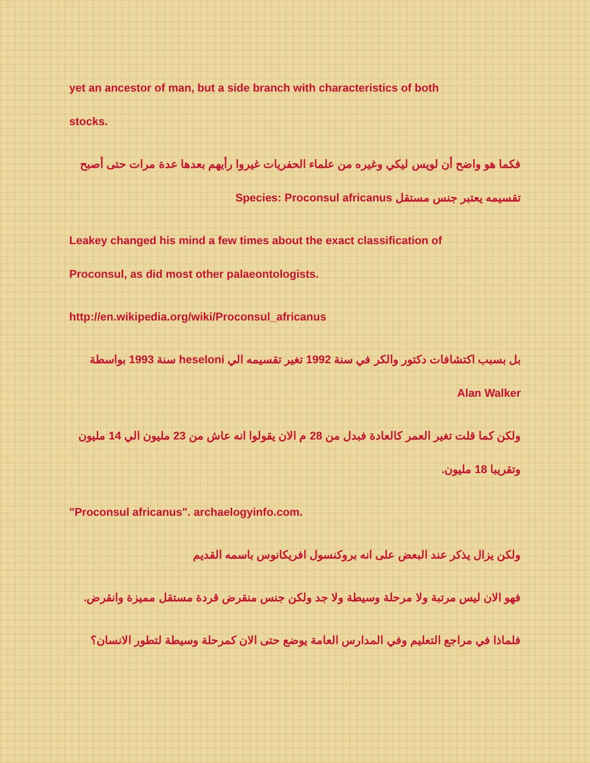yet an ancestor of man, but a side branch with characteristics of both
stocks.
فكما هو واضح أن لويس ليكي وغيره من علماء الحفريات غيروا رأيهم بعدها عدة مرات حتى أصبح
تقسيمه يعتبر جنس مستقل Species: Proconsul africanus
Leakey changed his mind a few times about the exact classification of
Proconsul, as did most other palaeontologists.
http://en.wikipedia.org/wiki/Proconsul_africanus
بل بسبب اكتشافات دكتور والكر في سنة 1992 تغير تقسيمه الي heseloni سنة 1993 بواسطة
Alan Walker
ولكن كما قلت تغير العمر كالعادة فبدل من 28 م الان يقولوا انه عاش من 23 مليون الي 14 مليون
وتقريبا 18 مليون.
"Proconsul africanus". archaelogyinfo.com.
ولكن يزال يذكر عند البعض على انه بروكنسول افريكانوس باسمه القديم
فهو الان ليس مرتبة ولا مرحلة وسيطة ولا جد ولكن جنس منقرض قردة مستقل مميزة وانقرض.
فلماذا في مراجع التعليم وفي المدارس العامة يوضع حتى الان كمرحلة وسيطة لتطور الانسان؟